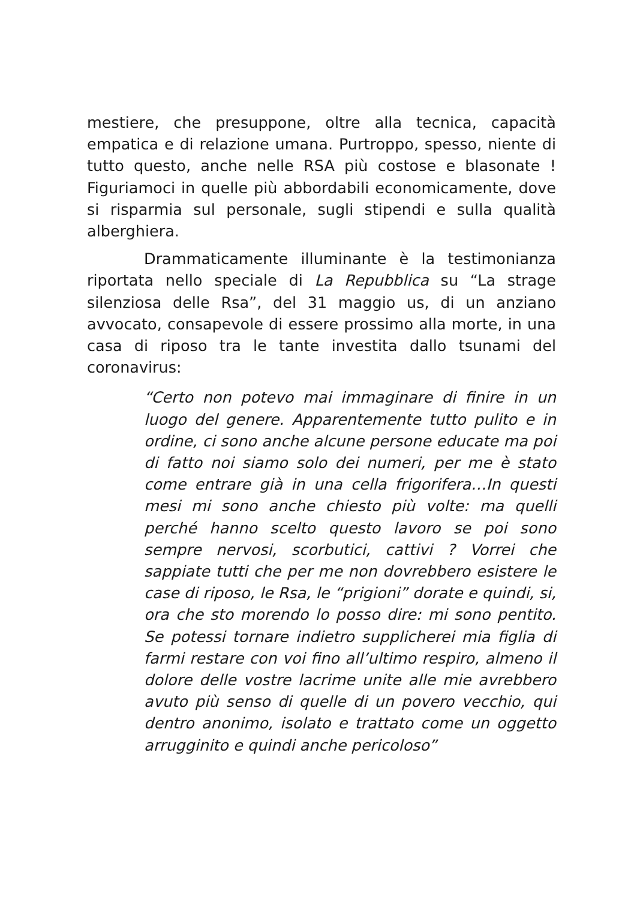mestiere, che presuppone, oltre alla tecnica, capacità empatica e di relazione umana. Purtroppo, spesso, niente di tutto questo, anche nelle RSA più costose e blasonate ! Figuriamoci in quelle più abbordabili economicamente, dove si risparmia sul personale, sugli stipendi e sulla qualità alberghiera.
Drammaticamente illuminante è la testimonianza riportata nello speciale di La Repubblica su “La strage silenziosa delle Rsa”, del 31 maggio us, di un anziano avvocato, consapevole di essere prossimo alla morte, in una casa di riposo tra le tante investita dallo tsunami del coronavirus:
“Certo non potevo mai immaginare di finire in un luogo del genere. Apparentemente tutto pulito e in ordine, ci sono anche alcune persone educate ma poi di fatto noi siamo solo dei numeri, per me è stato come entrare già in una cella frigorifera…In questi mesi mi sono anche chiesto più volte: ma quelli perché hanno scelto questo lavoro se poi sono sempre nervosi, scorbutici, cattivi ? Vorrei che sappiate tutti che per me non dovrebbero esistere le case di riposo, le Rsa, le “prigioni” dorate e quindi, si, ora che sto morendo lo posso dire: mi sono pentito. Se potessi tornare indietro supplicherei mia figlia di farmi restare con voi fino all’ultimo respiro, almeno il dolore delle vostre lacrime unite alle mie avrebbero avuto più senso di quelle di un povero vecchio, qui dentro anonimo, isolato e trattato come un oggetto arrugginito e quindi anche pericoloso”